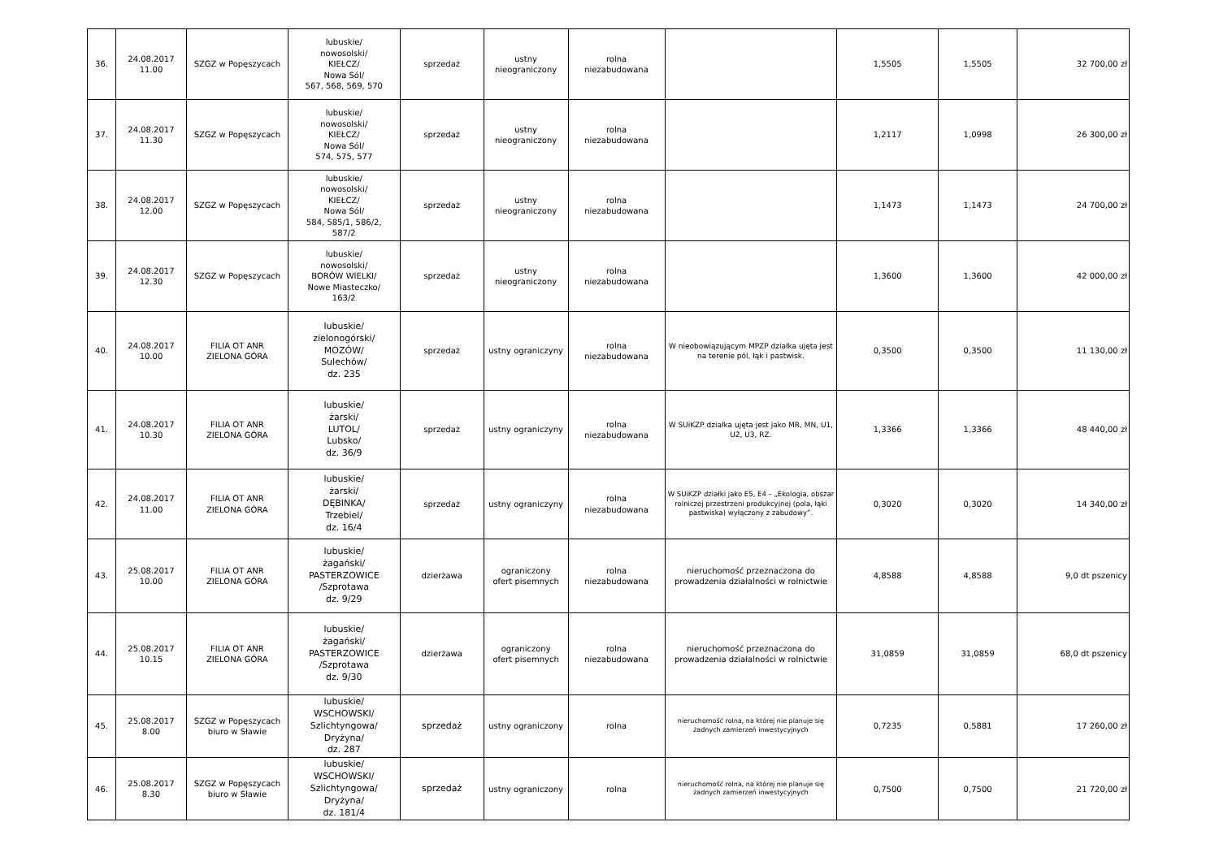| 36. | 24.08.2017 11.00 | SZGZ w Popęszycach | lubuskie/ nowosolski/ KIEŁCZ/ Nowa Sól/ 567, 568, 569, 570 | sprzedaż | ustny nieograniczony | rolna niezabudowana | | 1,5505 | 1,5505 | 32 700,00 zł |
| 37. | 24.08.2017 11.30 | SZGZ w Popęszycach | lubuskie/ nowosolski/ KIEŁCZ/ Nowa Sól/ 574, 575, 577 | sprzedaż | ustny nieograniczony | rolna niezabudowana | | 1,2117 | 1,0998 | 26 300,00 zł |
| 38. | 24.08.2017 12.00 | SZGZ w Popęszycach | lubuskie/ nowosolski/ KIEŁCZ/ Nowa Sól/ 584, 585/1, 586/2, 587/2 | sprzedaż | ustny nieograniczony | rolna niezabudowana | | 1,1473 | 1,1473 | 24 700,00 zł |
| 39. | 24.08.2017 12.30 | SZGZ w Popęszycach | lubuskie/ nowosolski/ BORÓW WIELKI/ Nowe Miasteczko/ 163/2 | sprzedaż | ustny nieograniczony | rolna niezabudowana | | 1,3600 | 1,3600 | 42 000,00 zł |
| 40. | 24.08.2017 10.00 | FILIA OT ANR ZIELONA GÓRA | lubuskie/ zielonogórski/ MOZÓW/ Sulechów/ dz. 235 | sprzedaż | ustny ograniczyny | rolna niezabudowana | W nieobowiązującym MPZP działka ujęta jest na terenie pól, łąk i pastwisk. | 0,3500 | 0,3500 | 11 130,00 zł |
| 41. | 24.08.2017 10.30 | FILIA OT ANR ZIELONA GÓRA | lubuskie/ żarski/ LUTOL/ Lubsko/ dz. 36/9 | sprzedaż | ustny ograniczyny | rolna niezabudowana | W SUiKZP działka ujęta jest jako MR, MN, U1, U2, U3, RZ. | 1,3366 | 1,3366 | 48 440,00 zł |
| 42. | 24.08.2017 11.00 | FILIA OT ANR ZIELONA GÓRA | lubuskie/ żarski/ DĘBINKA/ Trzebiel/ dz. 16/4 | sprzedaż | ustny ograniczyny | rolna niezabudowana | W SUiKZP działki jako E5, E4 – „Ekologia, obszar rolniczej przestrzeni produkcyjnej (pola, łąki pastwiska) wyłączony z zabudowy”. | 0,3020 | 0,3020 | 14 340,00 zł |
| 43. | 25.08.2017 10.00 | FILIA OT ANR ZIELONA GÓRA | lubuskie/ żagański/ PASTERZOWICE /Szprotawa dz. 9/29 | dzierżawa | ograniczony ofert pisemnych | rolna niezabudowana | nieruchomość przeznaczona do prowadzenia działalności w rolnictwie | 4,8588 | 4,8588 | 9,0 dt pszenicy |
| 44. | 25.08.2017 10.15 | FILIA OT ANR ZIELONA GÓRA | lubuskie/ żagański/ PASTERZOWICE /Szprotawa dz. 9/30 | dzierżawa | ograniczony ofert pisemnych | rolna niezabudowana | nieruchomość przeznaczona do prowadzenia działalności w rolnictwie | 31,0859 | 31,0859 | 68,0 dt pszenicy |
| 45. | 25.08.2017 8.00 | SZGZ w Popęszycach biuro w Sławie | lubuskie/ WSCHOWSKI/ Szlichtyngowa/ Dryżyna/ dz. 287 | sprzedaż | ustny ograniczony | rolna | nieruchomość rolna, na której nie planuje się żadnych zamierzeń inwestycyjnych | 0,7235 | 0,5881 | 17 260,00 zł |
| 46. | 25.08.2017 8.30 | SZGZ w Popęszycach biuro w Sławie | lubuskie/ WSCHOWSKI/ Szlichtyngowa/ Dryżyna/ dz. 181/4 | sprzedaż | ustny ograniczony | rolna | nieruchomość rolna, na której nie planuje się żadnych zamierzeń inwestycyjnych | 0,7500 | 0,7500 | 21 720,00 zł |